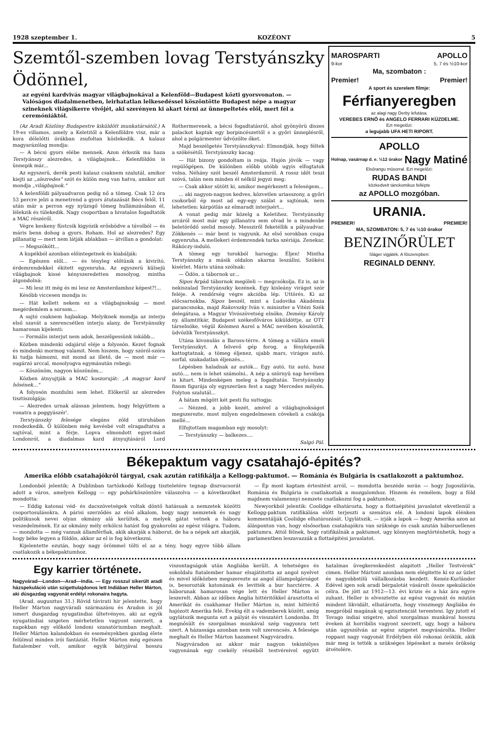1928 szeptember 1. KOZÉONT 5
Szemtől-szemben lovag Terstyánszky Ödönnel,
az egyéni kardvivás magyar világbajnokával a Kelenföld—Budapest közti gyorsvonaton. — Valóságos diadalmenetben, leirhatatlan lelkesedéssel köszöntötte Budapest népe a magyar szineknek világsikerre vivőjét, aki szerényen ki akart térni az ünnepeltetés elől, mert fél a ceremóniáktól.
(Az Aradi Közlöny Budapestre kiküldött munkatársától.) A 19-es villamos, amely a Keletitől a Kelenföldre visz, már a kora délelőtti órákban zsufoltan közlekedik. A kalauz magyarázólag mondja:
— A bécsi gyors elébe mennek. Azon érkezik ma haza Terstyánszy alezredes, a világbajnok... Kelenföldön is ünnepik már...
Az egyszerü, derék pesti kalauz csaknem szalutál, amikor kiejti az „alezredes" szót és külön meg van hatva, amikor azt mondja „világbajnok."
A kelenföldi pályaudvaron pedig nő a tömeg. Csak 12 óra 53 percre jelzi a menetrend a gyors átutazását Bécs felől. 11 után már a perron egy nyüzsgő tömeg hullámzásában él, lélekzik és tülekedik. Nagy csoportban a hivatalos fogadtatók a MAC részéről.
Végre keskeny füstcsik kigyózik erősbödve a távolból — és máris benn dohog a gyors. Roham. Hol az alezredes? Egy pillanatig — mert nem látják ablakban — átvillan a gondolat:
— Megszökött...
A kupékból azonban előintegetnek és kiabálják:
— Egészen elől... — és tényleg előtünik a kivirító, érdemrendekkel ékitett egyenruha. Az egyszerü külsejü világbajnok kissé kényszeredetten mosolyog, mintha átgondolná:
— Mi lesz itt még és mi lesz ez Amsterdamhoz képest?!...
Később viccesen mondja is:
— Hát kellett nekem ez a világbajnokság — most megérdemlem a sorsom...
A sajtó csaknem hajbakap. Melyiknek mondja az interju első szavát a szerencsétlen interju alany, de Terstyánszky hamarosan kijelenti:
— Formális interjut nem adok, beszélgessünk inkább...
Közben mindenki odajárul eléje a folyosón. Kezet fognak és mindenki mormog valamit. Nem hiszem, hogy szóról-szóra ki tudja hámozni, mit mond az illető, de — most már — sugárzó arccal, mosolyogva egymásután rebegi:
— Köszönöm, nagyon köszönöm...
Közben átnyujtják a MAC koszoruját: „A magyar kard hősének..."
A folyosón mozdulni sem lehet. Előkerül az alezredes tisztiszolgája:
— Alezredes urnak alássan jelentem, hogy felgyüttem a vonatra a poggyászér'.
Terstyánszky felesége elegáns zöld utiruhában rendezkedik. Ő különben még kevésbé volt elragadtatva a sajtóval, mint a férje. Lopva elmondott egyet-mást Londonról, a diadalmas kard átnyujtásáról Lord Rothermerenek, a bécsi fogadtatásról, ahol gyönyörü diszes palackot kaptak egy borpincészettől s a győri ünneplésről, ahol a polgármester üdvözölte őket.
Majd beszélgetés Terstyánszkyval: Elmondják, hogy féltek a szökésétől. Terstyánszky kacag:
— Hát bizony gondoltam is reája. Hajón jövök — vagy repülőgépen. De különben előbb utóbb ugyis elfogtatok volna. Néhány szót beszél Amsterdamról. A rossz időt teszi szóvá, talán nem minden él nélkül jegyzi meg:
— Csak akkor sütött ki, amikor megérkezett a feleségem...
... aki nagyon-nagyon kedves, közvetlen uriasszony, a győri csokorból ép most ad egy-egy szálat a sajtónak, nem lehetetlen: kárpótlás az elmaradt interjuért...
A vonat pedig már közelg a Keletihez. Terstyánszky arcáról most már egy pillanatra sem olvad le a mindenbe beletörődő szelid mosoly. Messziről feketéllik a pályaudvar. Zökkenés — már bent is vagyunk. Az első sorokban csupa egyenruha. A mellekeri érdemrendek tarka szériája. Zenekar, Rákóczy-induló.
A tömeg egy torokból harsogja: Éljen! Mintha Terstyánszky a másik oldalon akarna leszállni. Szökési kisérlet. Máris utána szólnak:
— Ödön, a tábornok ur...
Sipos Árpád tábornok megöleli — megcsókolja. Ez is, az is nekiszalad Terstyánszky kezének. Egy kisleány virágot szór feléje. A rendőrség végre akcióba lép. Uttörés. Ki az előcsarnokba. Sipos beszél, mint a Ludovika Akadémia parancsnoka, majd Rakovszky Iván v. miniszter a Vitézi Szék delegátusa, a Magyar Vivószövetség elnöke, Demény Károly ny. államtitkár, Budapest székesfőváros kiküldöttje, az OTT társelnöke, végül Kelemen Aurel a MAC nevében köszöntik, üdvözlik Terstyánszkyt.
Utána kivonulás a Baross-térre. A tömeg a vállára emeli Terstyánszkyt. A felvevő gép forog, a fényképezők kattogtatnak, a tömeg éljenez, ujabb mars, virágos autó, sorfal, szakadatlan éljenzés...
Lépésben haladnak az autók... Egy autó, tiz autó, husz autó..., nem is lehet számolni.. A nép a szörnyü nap hevében is kitart. Mindenképen meleg a fogadtatás. Terstyánszky finom figurája oly egyszerüen fest a nagy Mercedes mélyén. Folyton szalutál...
A hátam mögött két pesti fiu suttogja:
— Nézzed, a jobb kezét, amivel a világbajnokságot megszerezte, most milyen engedelmesen cövekeli a csákója mellé...
Elfojtottam magamban egy mosolyt:
— Terstyánszky — balkezes....
Salgó Pál.
MAROSPARTI APOLLO
9-kor 5, 7 és ½10-kor
Ma, szombaton :
Premier! Premier!
A sport és szerelem filmje:
Férfianyeregben
az alagi nagy Derby lefutása.
VEREBES ERNŐ és ANGELO FERRARI KÜZDELME.
Ezt megelőzi:
a legujabb UFA HETI RIPORT.
APOLLO
Holnap, vasárnap d. e. ½12 órakor Nagy Matiné
Elsőrangu müsorral. Ezt megelőzi:
RUDAS BANDI
közkedvelt tánckomikus fellépte
az APOLLO mozgóban.
URANIA.
PREMIER! PREMIER!
MA, SZOMBATON: 5, 7 és ½10 órakor
BENZINŐRÜLET
Sláger vigjáték. A főszerepben:
REGINALD DENNY.
Békepaktum vagy csatahajó-épités?
Amerika előbb csatahajókról tárgyal, csak azután ratifikálja a Kellogg-paktumot. — Románia és Bulgária is csatlakozott a paktumhoz.
Londonból jelentik: A Dublinban tartózkodó Kellogg tiszteletére tegnap diszvacsorát adott a város, amelyen Kellogg — egy pohárköszöntőre válaszolva — a következőket mondotta:
— Eddig katonai véd- és dacszövetségek voltak döntő hatásuak a nemzetek közötti csoportosulásokra. A párisi szerződés az első alkalom, hogy nagy nemzetek és nagy politikusok nevei olyan okmány alá kerültek, a melyek gátat vetnek a háboru veszedelmének. Ez az okmány mély erkölcsi hatást fog gyakorolni az egész világra. Tudom, — mondotta — még vannak államférfiak, akik akarják a háborut, de ha a népek azt akarják, hogy béke legyen a földön, akkor az el is fog következni.
Kijelentette ezután, hogy nagy örömmel tölti el az a tény, hogy egyre több állam csatlakozik a békepaktumhoz.
— Ép most kaptam értesitést arról, — mondotta beszéde során — hogy Jugoszlávia, Románia és Bulgária is csatlakoztak a mozgalomhoz. Hiszem és remélem, hogy a föld majdnem valamennyi nemzete csatlakozni fog a paktumhoz.
Newyorkból jelentik: Coolidge elhatározta, hogy a flottaépitési javaslatot ekvetlenül a Kellogg-paktum ratifikálása előtt terjeszti a szenátus elé. A londoni lapok élénken kommentálják Coolidge elhatározását. Ugylátszik, — irják a lapok — hogy Amerika azon az álásponton van, hogy elsősorban csatahajókra van szüksége és csak azután háboruellenes paktumra. Attól félnek, hogy ratifikálnák a paktumot, ugy könnyen megtörténhetik, hogy a parlamentben leszavazzák a flottaépitési javaslatot.
Egy karrier története.
Nagyvárad—London—Arad—India. — Egy rosszul sikerült aradi házspekuláció után szigettulajdonos lett Indiában Heller Márton, aki dúsgazdag vagyonát erdélyi rokonaira hagyta.
(Arad, augusztus 31.) Rövid távirati hir jelentette, hogy Heller Márton nagyváradi származásu és Aradon is jól ismert dusgazdag nyugatindiai ültetvényes, aki az egyik nyugatindiai szigeten mérhetetlen vagyont szerzett, a napokban egy előkelő londoni szanatóriumban meghalt. Heller Márton kalandokban és eseményekben gazdag élete felülmul minden irói fantáziát. Heller Márton még egészen fiatalember volt, amikor egyik bátyjával hosszu viszontagságok után Angliába került. A tehetséges és sokoldalu fiatalember hamar elsajátitotta az angol nyelvet és mivel időközben megszerezte az angol állampolgárságot is, besorozták katonának és levitték a bur harctérre. A háborunak hamarosan vége lett és Heller Márton is leszerelt. Abban az időben Anglia hittéritőkkel árasztotta el Amerikát és csakhamar Heller Márton is, mint hittéritő hajózott Amerika felé. Évekig élt a vademberek között, amig ugylátszik megunta ezt a pályát és visszatért Londonba. Itt megnősült és szorgalmas munkával szép vagyonra tett szert. A házassága azonban nem volt szerencsés. A felesége meghalt és Heller Márton hazament Nagyváradra.
Nagyváradon az akkor már nagyon tekintélyes vagyonának egy csekély részéből testvéreivel együtt hatalmas üvegkereskedést alapitott „Heller Testvérek" cimen. Heller Mártont azonban nem elégitette ki ez az üzlet és nagyobbstilü vállalkozásba kezdett. Kenéz-Kurländer Edével igen sok aradi bérpalotát vásárolt össze spekulációs célra. De jött az 1912—13. évi krizis és a ház ára egyre zuhant. Heller is elvesztette az egész vagyonát és miután mindent likvidált, elhatározta, hogy visszmegy Angliába és megpróbál magának uj egzisztenciát teremteni. Igy jutott el Tovago indiai szigetre, ahol szorgalmas munkával hosszu éveken át horribilis vagyont szerzett, ugy, hogy a háboru után ugyszólván az egész szigetet megvásárolta. Heller roppant nagy vagyonát Erdélyben élő rokonai öröklik, akik már meg is tették a szükséges lépéseket a mesés örökség átvételére.